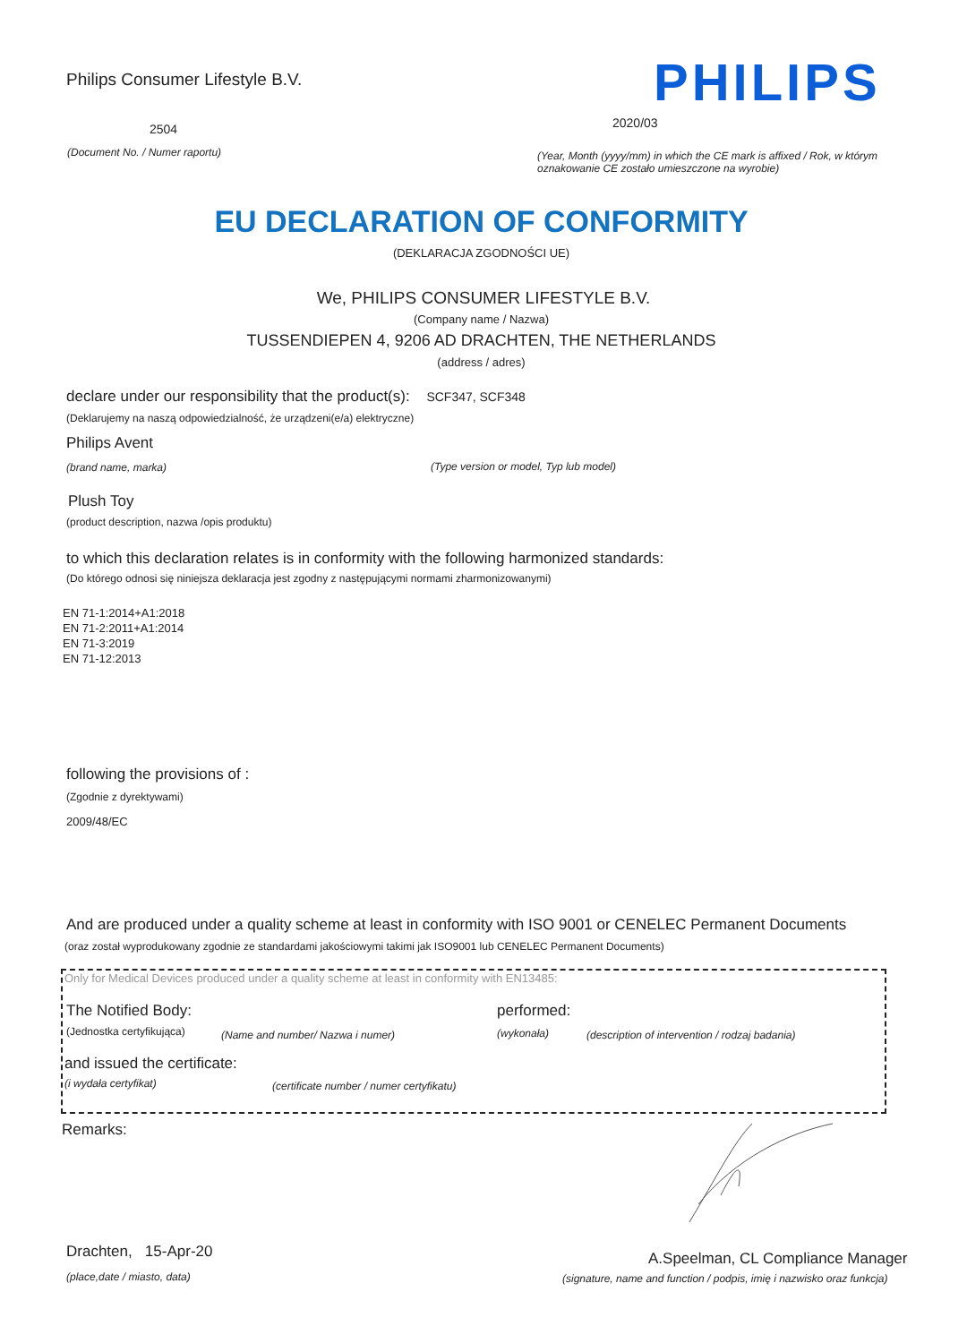Philips Consumer Lifestyle B.V. PHILIPS
2504 2020/03
(Document No. / Numer raportu)
(Year, Month (yyyy/mm) in which the CE mark is affixed / Rok, w którym
oznakowanie CE zostało umieszczone na wyrobie)
EU DECLARATION OF CONFORMITY
(DEKLARACJA ZGODNOŚCI UE)
We, PHILIPS CONSUMER LIFESTYLE B.V.
(Company name / Nazwa)
TUSSENDIEPEN 4, 9206 AD DRACHTEN, THE NETHERLANDS
(address / adres)
declare under our responsibility that the product(s): SCF347, SCF348
(Deklarujemy na naszą odpowiedzialność, że urządzeni(e/a) elektryczne)
Philips Avent
(brand name, marka) (Type version or model, Typ lub model)
Plush Toy
(product description, nazwa /opis produktu)
to which this declaration relates is in conformity with the following harmonized standards:
(Do którego odnosi się niniejsza deklaracja jest zgodny z następującymi normami zharmonizowanymi)
EN 71-1:2014+A1:2018
EN 71-2:2011+A1:2014
EN 71-3:2019
EN 71-12:2013
following the provisions of :
(Zgodnie z dyrektywami)
2009/48/EC
And are produced under a quality scheme at least in conformity with ISO 9001 or CENELEC Permanent Documents
(oraz został wyprodukowany zgodnie ze standardami jakościowymi takimi jak ISO9001 lub CENELEC Permanent Documents)
Only for Medical Devices produced under a quality scheme at least in conformity with EN13485:
The Notified Body: performed:
(Jednostka certyfikująca) (Name and number/ Nazwa i numer) (wykonała) (description of intervention / rodzaj badania)
and issued the certificate:
(i wydała certyfikat) (certificate number / numer certyfikatu)
Remarks:
Drachten, 15-Apr-20
(place,date / miasto, data)
A.Speelman, CL Compliance Manager
(signature, name and function / podpis, imię i nazwisko oraz funkcja)